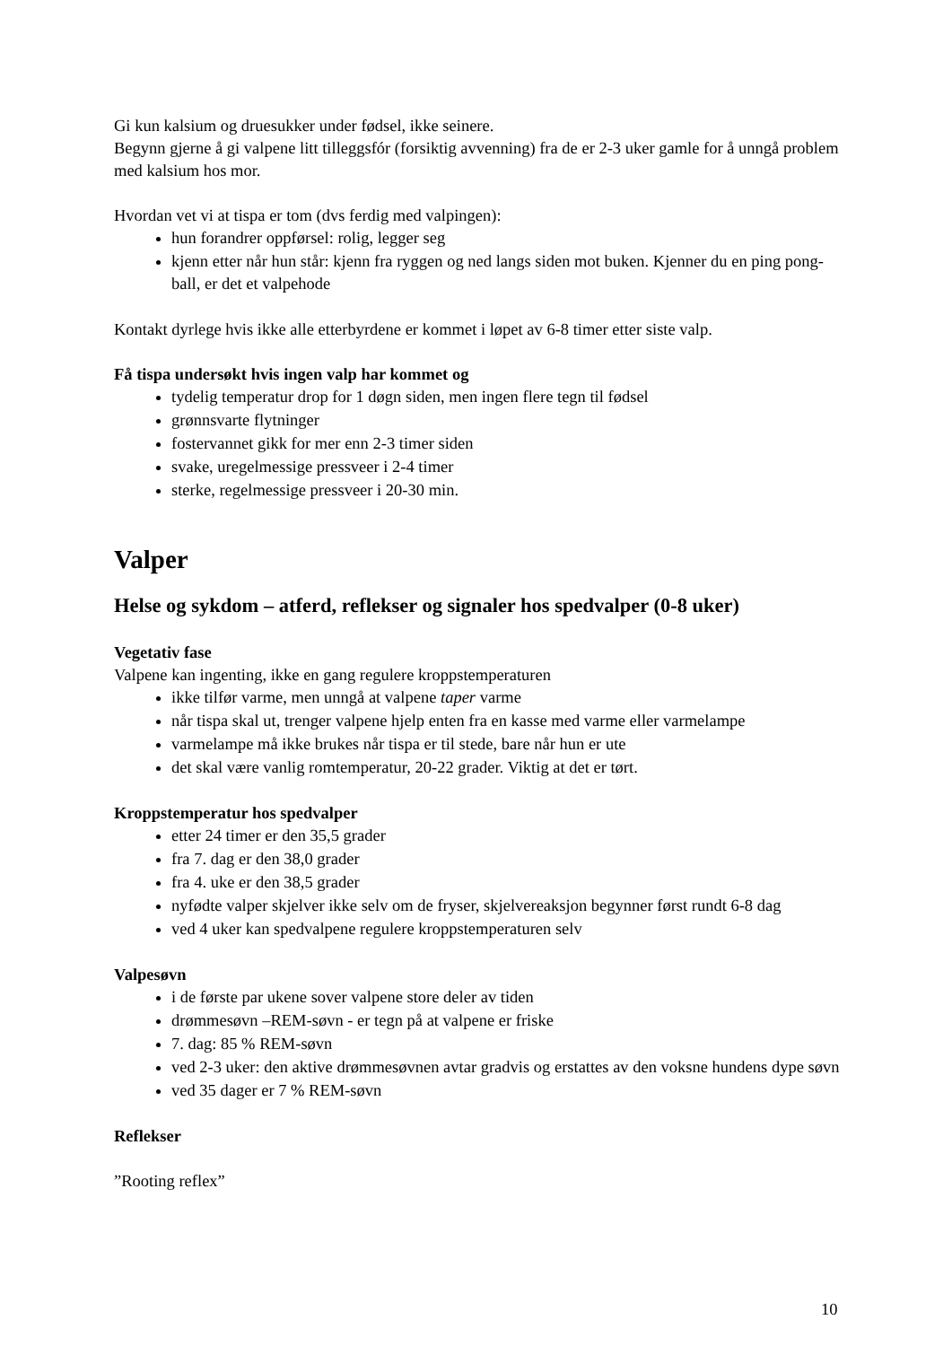Gi kun kalsium og druesukker under fødsel, ikke seinere.
Begynn gjerne å gi valpene litt tilleggsfór (forsiktig avvenning) fra de er 2-3 uker gamle for å unngå problem med kalsium hos mor.
Hvordan vet vi at tispa er tom (dvs ferdig med valpingen):
hun forandrer oppførsel: rolig, legger seg
kjenn etter når hun står: kjenn fra ryggen og ned langs siden mot buken. Kjenner du en ping pong-ball, er det et valpehode
Kontakt dyrlege hvis ikke alle etterbyrdene er kommet i løpet av 6-8 timer etter siste valp.
Få tispa undersøkt hvis ingen valp har kommet og
tydelig temperatur drop for 1 døgn siden, men ingen flere tegn til fødsel
grønnsvarte flytninger
fostervannet gikk for mer enn 2-3 timer siden
svake, uregelmessige pressveer i 2-4 timer
sterke, regelmessige pressveer i 20-30 min.
Valper
Helse og sykdom – atferd, reflekser og signaler hos spedvalper (0-8 uker)
Vegetativ fase
Valpene kan ingenting, ikke en gang regulere kroppstemperaturen
ikke tilfør varme, men unngå at valpene taper varme
når tispa skal ut, trenger valpene hjelp enten fra en kasse med varme eller varmelampe
varmelampe må ikke brukes når tispa er til stede, bare når hun er ute
det skal være vanlig romtemperatur, 20-22 grader. Viktig at det er tørt.
Kroppstemperatur hos spedvalper
etter 24 timer er den 35,5 grader
fra 7. dag er den 38,0 grader
fra 4. uke er den 38,5 grader
nyfødte valper skjelver ikke selv om de fryser, skjelvereaksjon begynner først rundt 6-8 dag
ved 4 uker kan spedvalpene regulere kroppstemperaturen selv
Valpesøvn
i de første par ukene sover valpene store deler av tiden
drømmesøvn –REM-søvn - er tegn på at valpene er friske
7. dag: 85 % REM-søvn
ved 2-3 uker: den aktive drømmesøvnen avtar gradvis og erstattes av den voksne hundens dype søvn
ved 35 dager er 7 % REM-søvn
Reflekser
”Rooting reflex”
10